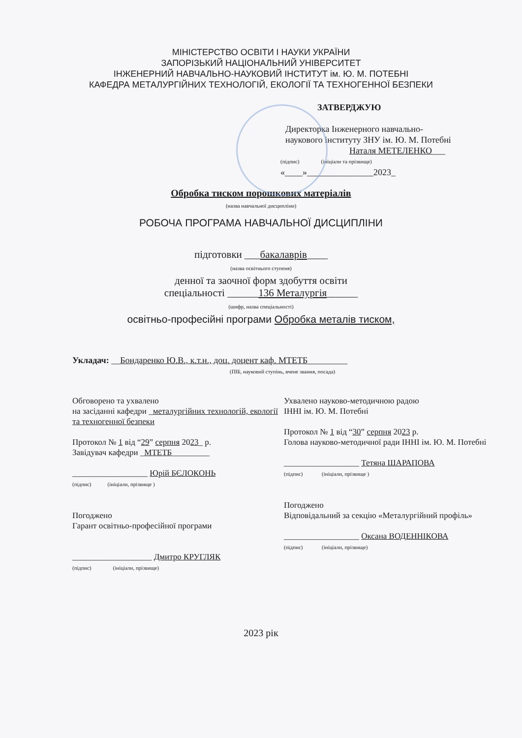МІНІСТЕРСТВО ОСВІТИ І НАУКИ УКРАЇНИ
ЗАПОРІЗЬКИЙ НАЦІОНАЛЬНИЙ УНІВЕРСИТЕТ
ІНЖЕНЕРНИЙ НАВЧАЛЬНО-НАУКОВИЙ ІНСТИТУТ ім. Ю. М. ПОТЕБНІ
КАФЕДРА МЕТАЛУРГІЙНИХ ТЕХНОЛОГІЙ, ЕКОЛОГІЇ ТА ТЕХНОГЕННОЇ БЕЗПЕКИ
ЗАТВЕРДЖУЮ
Директорка Інженерного навчально-
наукового інституту ЗНУ ім. Ю. М. Потебні
Наталя МЕТЕЛЕНКО___
(підпис) (ініціали та прізвище)
«____»_______________2023_
Обробка тиском порошкових матеріалів
(назва навчальної дисципліни)
РОБОЧА ПРОГРАМА НАВЧАЛЬНОЇ ДИСЦИПЛІНИ
підготовки ___бакалаврів____
(назва освітнього ступеня)
денної та заочної форм здобуття освіти
спеціальності ______136 Металургія______
(шифр, назва спеціальності)
освітньо-професійні програми Обробка металів тиском,
Укладач: __Бондаренко Ю.В., к.т.н., доц. доцент каф. МТЕТБ_________
(ПІБ, науковий ступінь, вчене звання, посада)
Обговорено та ухвалено
на засіданні кафедри _металургійних технологій, екології та техногенної безпеки
Протокол № 1 від “29” серпня 2023_ р.
Завідувач кафедри _МТЕТБ_________
__________________ Юрій БЄЛОКОНЬ
(підпис) (ініціали, прізвище )
Погоджено
Гарант освітньо-професійної програми
___________________ Дмитро КРУГЛЯК
(підпис) (ініціали, прізвище)
Ухвалено науково-методичною радою
ІННІ ім. Ю. М. Потебні
Протокол № 1 від “30” серпня 2023 р.
Голова науково-методичної ради ІННІ ім. Ю. М. Потебні
__________________ Тетяна ШАРАПОВА
(підпис) (ініціали, прізвище )
Погоджено
Відповідальний за секцію «Металургійний профіль»
__________________ Оксана ВОДЕННІКОВА
(підпис) (ініціали, прізвище)
2023 рік